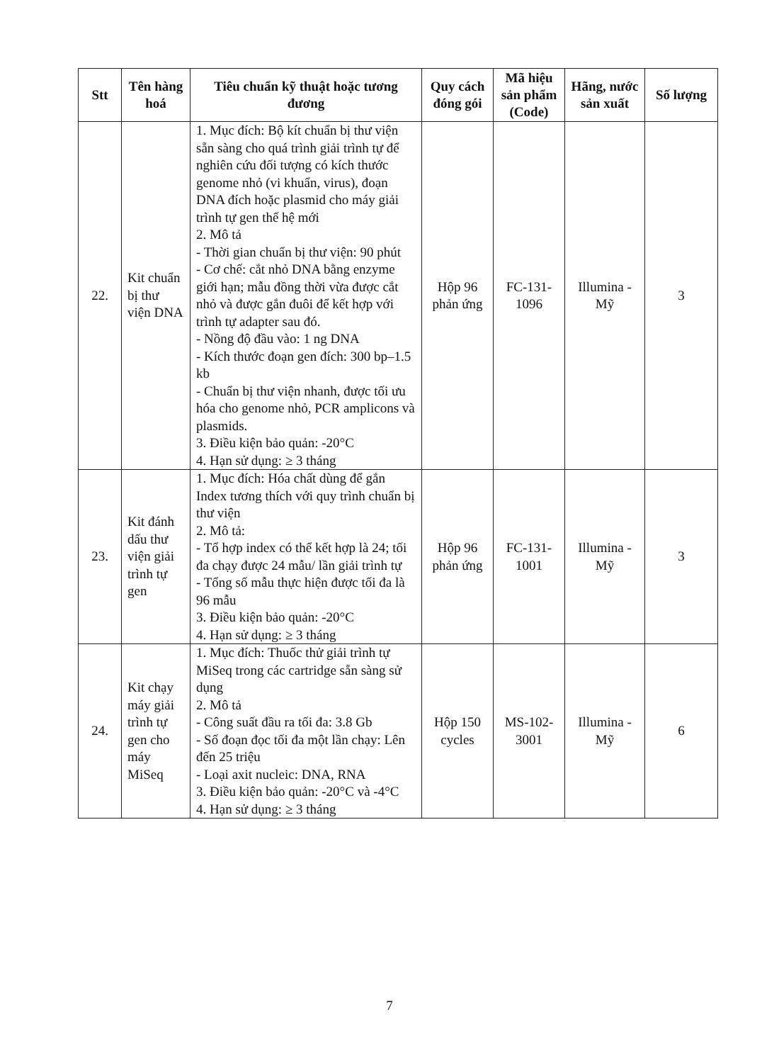| Stt | Tên hàng hoá | Tiêu chuẩn kỹ thuật hoặc tương đương | Quy cách đóng gói | Mã hiệu sản phẩm (Code) | Hãng, nước sản xuất | Số lượng |
| --- | --- | --- | --- | --- | --- | --- |
| 22. | Kit chuẩn bị thư viện DNA | 1. Mục đích: Bộ kít chuẩn bị thư viện sẵn sàng cho quá trình giải trình tự để nghiên cứu đối tượng có kích thước genome nhỏ (vi khuẩn, virus), đoạn DNA đích hoặc plasmid cho máy giải trình tự gen thế hệ mới 2. Mô tả - Thời gian chuẩn bị thư viện: 90 phút - Cơ chế: cắt nhỏ DNA bằng enzyme giới hạn; mẫu đồng thời vừa được cắt nhỏ và được gắn đuôi để kết hợp với trình tự adapter sau đó. - Nồng độ đầu vào: 1 ng DNA - Kích thước đoạn gen đích: 300 bp–1.5 kb - Chuẩn bị thư viện nhanh, được tối ưu hóa cho genome nhỏ, PCR amplicons và plasmids. 3. Điều kiện bảo quản: -20°C 4. Hạn sử dụng: ≥ 3 tháng | Hộp 96 phản ứng | FC-131-1096 | Illumina - Mỹ | 3 |
| 23. | Kit đánh dấu thư viện giải trình tự gen | 1. Mục đích: Hóa chất dùng để gắn Index tương thích với quy trình chuẩn bị thư viện 2. Mô tả: - Tổ hợp index có thể kết hợp là 24; tối đa chạy được 24 mẫu/ lần giải trình tự - Tổng số mẫu thực hiện được tối đa là 96 mẫu 3. Điều kiện bảo quản: -20°C 4. Hạn sử dụng: ≥ 3 tháng | Hộp 96 phản ứng | FC-131-1001 | Illumina - Mỹ | 3 |
| 24. | Kit chạy máy giải trình tự gen cho máy MiSeq | 1. Mục đích: Thuốc thử giải trình tự MiSeq trong các cartridge sẵn sàng sử dụng 2. Mô tả - Công suất đầu ra tối đa: 3.8 Gb - Số đoạn đọc tối đa một lần chạy: Lên đến 25 triệu - Loại axit nucleic: DNA, RNA 3. Điều kiện bảo quản: -20°C và -4°C 4. Hạn sử dụng: ≥ 3 tháng | Hộp 150 cycles | MS-102-3001 | Illumina - Mỹ | 6 |
7